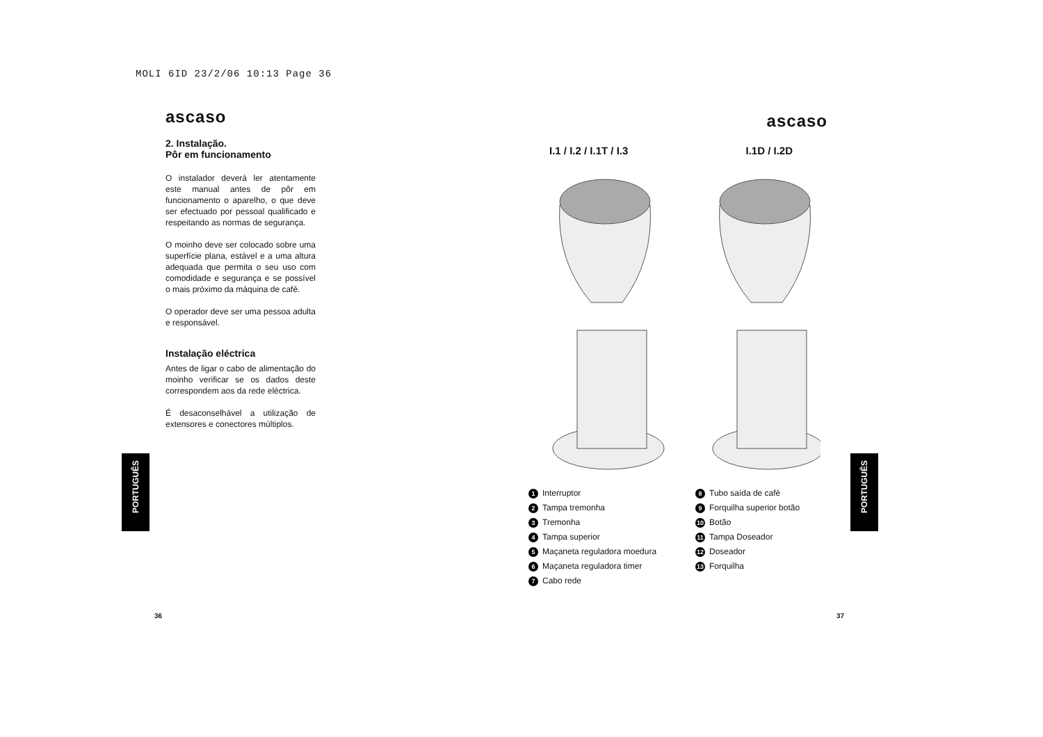MOLI 6ID 23/2/06 10:13 Page 36
ascaso
2. Instalação.
Pôr em funcionamento
O instalador deverá ler atentamente este manual antes de pôr em funcionamento o aparelho, o que deve ser efectuado por pessoal qualificado e respeitando as normas de segurança.
O moinho deve ser colocado sobre uma superfície plana, estável e a uma altura adequada que permita o seu uso com comodidade e segurança e se possível o mais próximo da máquina de café.
O operador deve ser uma pessoa adulta e responsável.
Instalação eléctrica
Antes de ligar o cabo de alimentação do moinho verificar se os dados deste correspondem aos da rede eléctrica.
É desaconselhável a utilização de extensores e conectores múltiplos.
PORTUGUÊS
36
ascaso
I.1 / I.2 / I.1T / I.3 I.1D / I.2D
1 Interruptor
2 Tampa tremonha
3 Tremonha
4 Tampa superior
5 Maçaneta reguladora moedura
6 Maçaneta reguladora timer
7 Cabo rede
8 Tubo saída de café
9 Forquilha superior botão
10 Botão
11 Tampa Doseador
12 Doseador
13 Forquilha
PORTUGUÊS
37